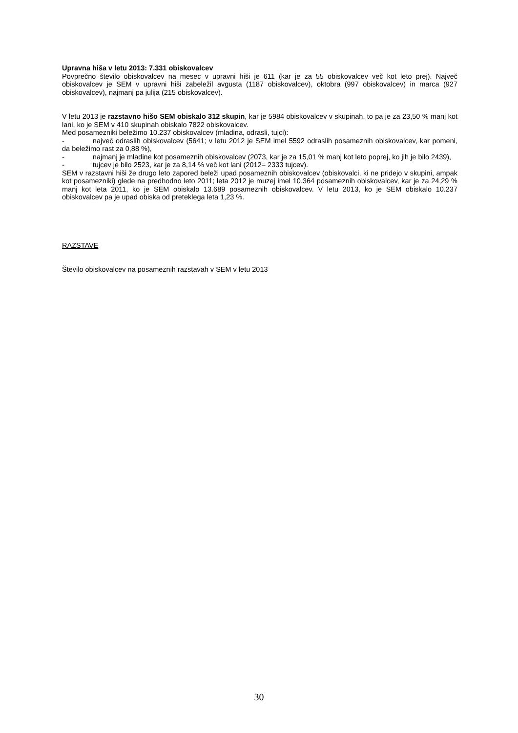Upravna hiša v letu 2013: 7.331 obiskovalcev
Povprečno število obiskovalcev na mesec v upravni hiši je 611 (kar je za 55 obiskovalcev več kot leto prej). Največ obiskovalcev je SEM v upravni hiši zabeležil avgusta (1187 obiskovalcev), oktobra (997 obiskovalcev) in marca (927 obiskovalcev), najmanj pa julija (215 obiskovalcev).
V letu 2013 je razstavno hišo SEM obiskalo 312 skupin, kar je 5984 obiskovalcev v skupinah, to pa je za 23,50 % manj kot lani, ko je SEM v 410 skupinah obiskalo 7822 obiskovalcev.
Med posamezniki beležimo 10.237 obiskovalcev (mladina, odrasli, tujci):
- največ odraslih obiskovalcev (5641; v letu 2012 je SEM imel 5592 odraslih posameznih obiskovalcev, kar pomeni, da beležimo rast za 0,88 %),
- najmanj je mladine kot posameznih obiskovalcev (2073, kar je za 15,01 % manj kot leto poprej, ko jih je bilo 2439),
- tujcev je bilo 2523, kar je za 8,14 % več kot lani (2012= 2333 tujcev).
SEM v razstavni hiši že drugo leto zapored beleži upad posameznih obiskovalcev (obiskovalci, ki ne pridejo v skupini, ampak kot posamezniki) glede na predhodno leto 2011; leta 2012 je muzej imel 10.364 posameznih obiskovalcev, kar je za 24,29 % manj kot leta 2011, ko je SEM obiskalo 13.689 posameznih obiskovalcev. V letu 2013, ko je SEM obiskalo 10.237 obiskovalcev pa je upad obiska od preteklega leta 1,23 %.
RAZSTAVE
Število obiskovalcev na posameznih razstavah v SEM v letu 2013
30